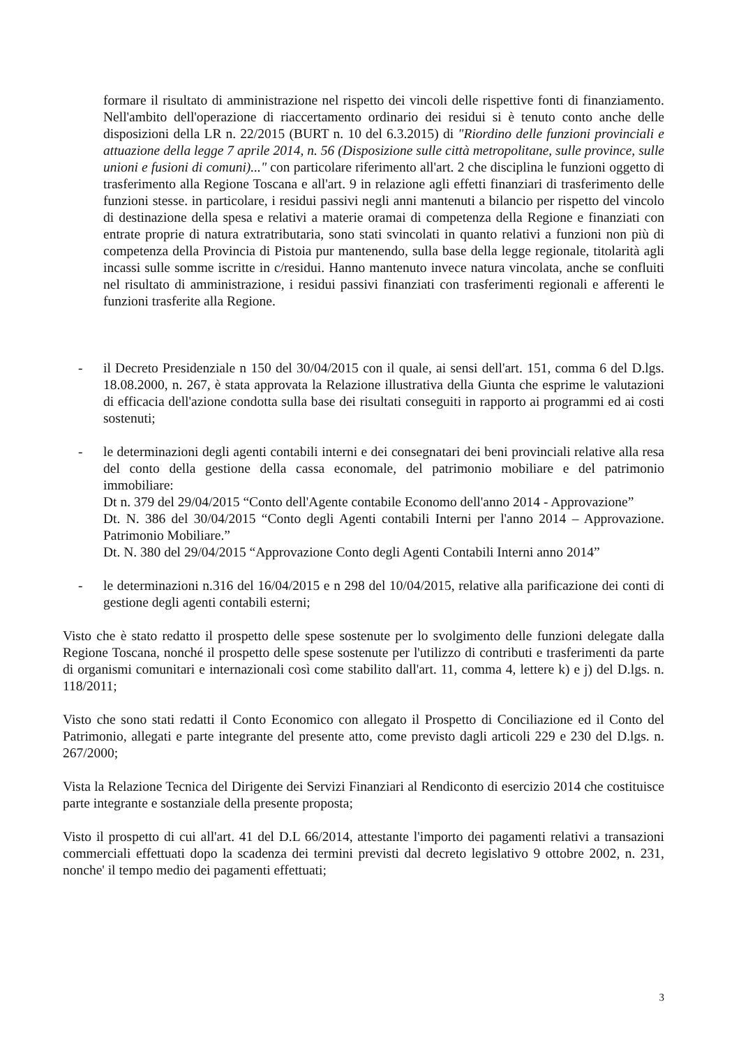formare il risultato di amministrazione nel rispetto dei vincoli delle rispettive fonti di finanziamento. Nell'ambito dell'operazione di riaccertamento ordinario dei residui si è tenuto conto anche delle disposizioni della LR n. 22/2015 (BURT n. 10 del 6.3.2015) di "Riordino delle funzioni provinciali e attuazione della legge 7 aprile 2014, n. 56 (Disposizione sulle città metropolitane, sulle province, sulle unioni e fusioni di comuni)..." con particolare riferimento all'art. 2 che disciplina le funzioni oggetto di trasferimento alla Regione Toscana e all'art. 9 in relazione agli effetti finanziari di trasferimento delle funzioni stesse. in particolare, i residui passivi negli anni mantenuti a bilancio per rispetto del vincolo di destinazione della spesa e relativi a materie oramai di competenza della Regione e finanziati con entrate proprie di natura extratributaria, sono stati svincolati in quanto relativi a funzioni non più di competenza della Provincia di Pistoia pur mantenendo, sulla base della legge regionale, titolarità agli incassi sulle somme iscritte in c/residui. Hanno mantenuto invece natura vincolata, anche se confluiti nel risultato di amministrazione, i residui passivi finanziati con trasferimenti regionali e afferenti le funzioni trasferite alla Regione.
- il Decreto Presidenziale n 150 del 30/04/2015 con il quale, ai sensi dell'art. 151, comma 6 del D.lgs. 18.08.2000, n. 267, è stata approvata la Relazione illustrativa della Giunta che esprime le valutazioni di efficacia dell'azione condotta sulla base dei risultati conseguiti in rapporto ai programmi ed ai costi sostenuti;
- le determinazioni degli agenti contabili interni e dei consegnatari dei beni provinciali relative alla resa del conto della gestione della cassa economale, del patrimonio mobiliare e del patrimonio immobiliare:
Dt n. 379 del 29/04/2015 “Conto dell'Agente contabile Economo dell'anno 2014 - Approvazione”
Dt. N. 386 del 30/04/2015 “Conto degli Agenti contabili Interni per l'anno 2014 – Approvazione. Patrimonio Mobiliare.”
Dt. N. 380 del 29/04/2015 “Approvazione Conto degli Agenti Contabili Interni anno 2014”
- le determinazioni n.316 del 16/04/2015 e n 298 del 10/04/2015, relative alla parificazione dei conti di gestione degli agenti contabili esterni;
Visto che è stato redatto il prospetto delle spese sostenute per lo svolgimento delle funzioni delegate dalla Regione Toscana, nonché il prospetto delle spese sostenute per l'utilizzo di contributi e trasferimenti da parte di organismi comunitari e internazionali così come stabilito dall'art. 11, comma 4, lettere k) e j) del D.lgs. n. 118/2011;
Visto che sono stati redatti il Conto Economico con allegato il Prospetto di Conciliazione ed il Conto del Patrimonio, allegati e parte integrante del presente atto, come previsto dagli articoli 229 e 230 del D.lgs. n. 267/2000;
Vista la Relazione Tecnica del Dirigente dei Servizi Finanziari al Rendiconto di esercizio 2014 che costituisce parte integrante e sostanziale della presente proposta;
Visto il prospetto di cui all'art. 41 del D.L 66/2014, attestante l'importo dei pagamenti relativi a transazioni commerciali effettuati dopo la scadenza dei termini previsti dal decreto legislativo 9 ottobre 2002, n. 231, nonche' il tempo medio dei pagamenti effettuati;
3